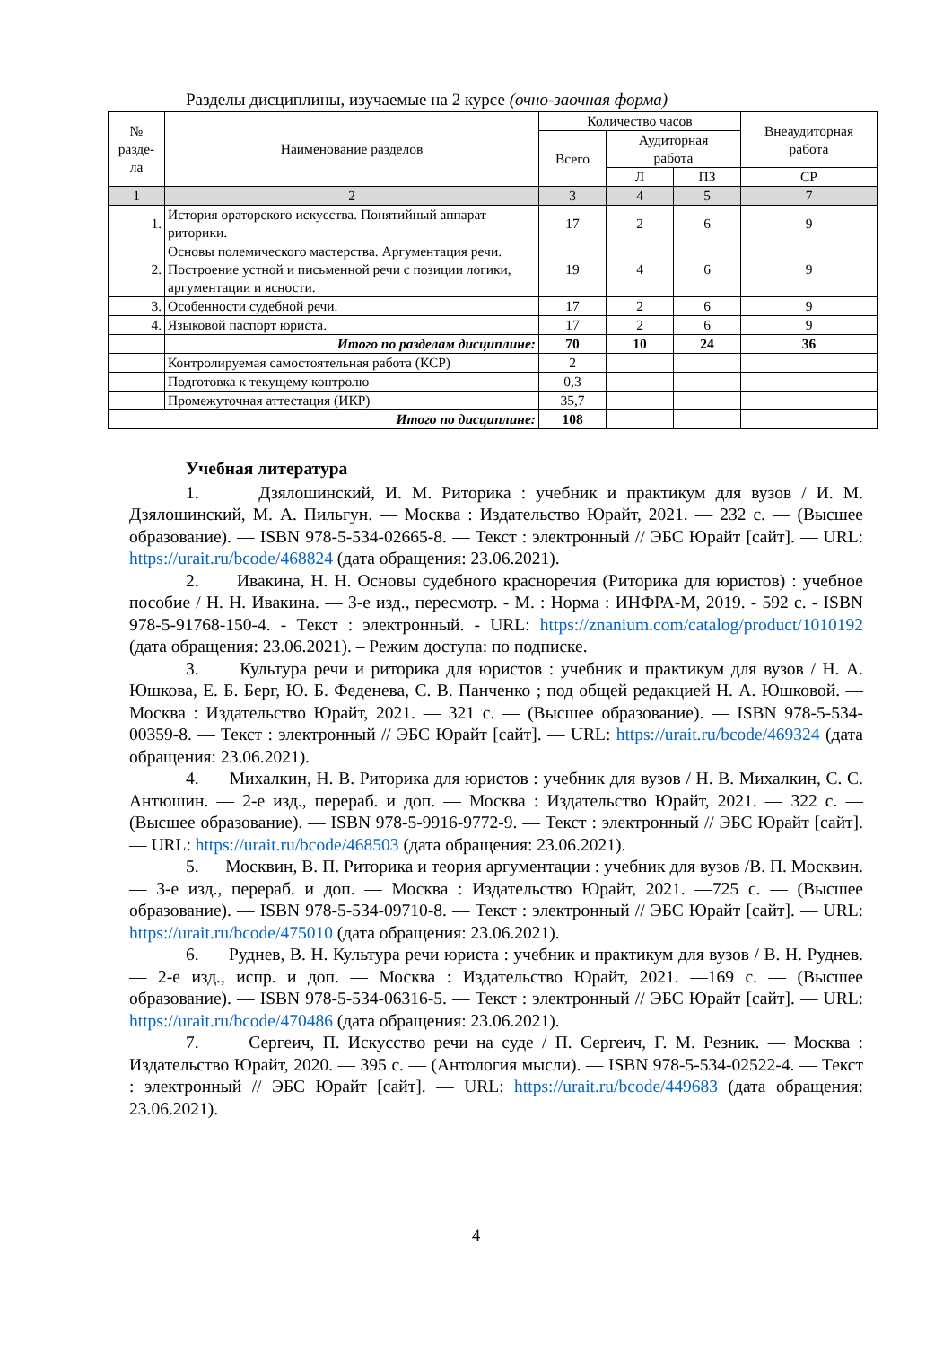Разделы дисциплины, изучаемые на 2 курсе (очно-заочная форма)
| № разде- ла | Наименование разделов | Количество часов | | | Внеаудиторная работа |
| --- | --- | --- | --- | --- | --- |
| | | Всего | Аудиторная работа | | |
| | | | Л | ПЗ | СР |
| 1 | 2 | 3 | 4 | 5 | 7 |
| 1. | История ораторского искусства. Понятийный аппарат риторики. | 17 | 2 | 6 | 9 |
| 2. | Основы полемического мастерства. Аргументация речи. Построение устной и письменной речи с позиции логики, аргументации и ясности. | 19 | 4 | 6 | 9 |
| 3. | Особенности судебной речи. | 17 | 2 | 6 | 9 |
| 4. | Языковой паспорт юриста. | 17 | 2 | 6 | 9 |
| | Итого по разделам дисциплине: | 70 | 10 | 24 | 36 |
| | Контролируемая самостоятельная работа (КСР) | 2 | | | |
| | Подготовка к текущему контролю | 0,3 | | | |
| | Промежуточная аттестация (ИКР) | 35,7 | | | |
| Итого по дисциплине: | | 108 | | | |
Учебная литература
1. Дзялошинский, И. М. Риторика : учебник и практикум для вузов / И. М. Дзялошинский, М. А. Пильгун. — Москва : Издательство Юрайт, 2021. — 232 с. — (Высшее образование). — ISBN 978-5-534-02665-8. — Текст : электронный // ЭБС Юрайт [сайт]. — URL: https://urait.ru/bcode/468824 (дата обращения: 23.06.2021).
2. Ивакина, Н. Н. Основы судебного красноречия (Риторика для юристов) : учебное пособие / Н. Н. Ивакина. — 3-е изд., пересмотр. - М. : Норма : ИНФРА-М, 2019. - 592 с. - ISBN 978-5-91768-150-4. - Текст : электронный. - URL: https://znanium.com/catalog/product/1010192 (дата обращения: 23.06.2021). – Режим доступа: по подписке.
3. Культура речи и риторика для юристов : учебник и практикум для вузов / Н. А. Юшкова, Е. Б. Берг, Ю. Б. Феденева, С. В. Панченко ; под общей редакцией Н. А. Юшковой. — Москва : Издательство Юрайт, 2021. — 321 с. — (Высшее образование). — ISBN 978-5-534-00359-8. — Текст : электронный // ЭБС Юрайт [сайт]. — URL: https://urait.ru/bcode/469324 (дата обращения: 23.06.2021).
4. Михалкин, Н. В. Риторика для юристов : учебник для вузов / Н. В. Михалкин, С. С. Антюшин. — 2-е изд., перераб. и доп. — Москва : Издательство Юрайт, 2021. — 322 с. — (Высшее образование). — ISBN 978-5-9916-9772-9. — Текст : электронный // ЭБС Юрайт [сайт]. — URL: https://urait.ru/bcode/468503 (дата обращения: 23.06.2021).
5. Москвин, В. П. Риторика и теория аргументации : учебник для вузов /В. П. Москвин. — 3-е изд., перераб. и доп. — Москва : Издательство Юрайт, 2021. —725 с. — (Высшее образование). — ISBN 978-5-534-09710-8. — Текст : электронный // ЭБС Юрайт [сайт]. — URL: https://urait.ru/bcode/475010 (дата обращения: 23.06.2021).
6. Руднев, В. Н. Культура речи юриста : учебник и практикум для вузов / В. Н. Руднев. — 2-е изд., испр. и доп. — Москва : Издательство Юрайт, 2021. —169 с. — (Высшее образование). — ISBN 978-5-534-06316-5. — Текст : электронный // ЭБС Юрайт [сайт]. — URL: https://urait.ru/bcode/470486 (дата обращения: 23.06.2021).
7. Сергеич, П. Искусство речи на суде / П. Сергеич, Г. М. Резник. — Москва : Издательство Юрайт, 2020. — 395 с. — (Антология мысли). — ISBN 978-5-534-02522-4. — Текст : электронный // ЭБС Юрайт [сайт]. — URL: https://urait.ru/bcode/449683 (дата обращения: 23.06.2021).
4